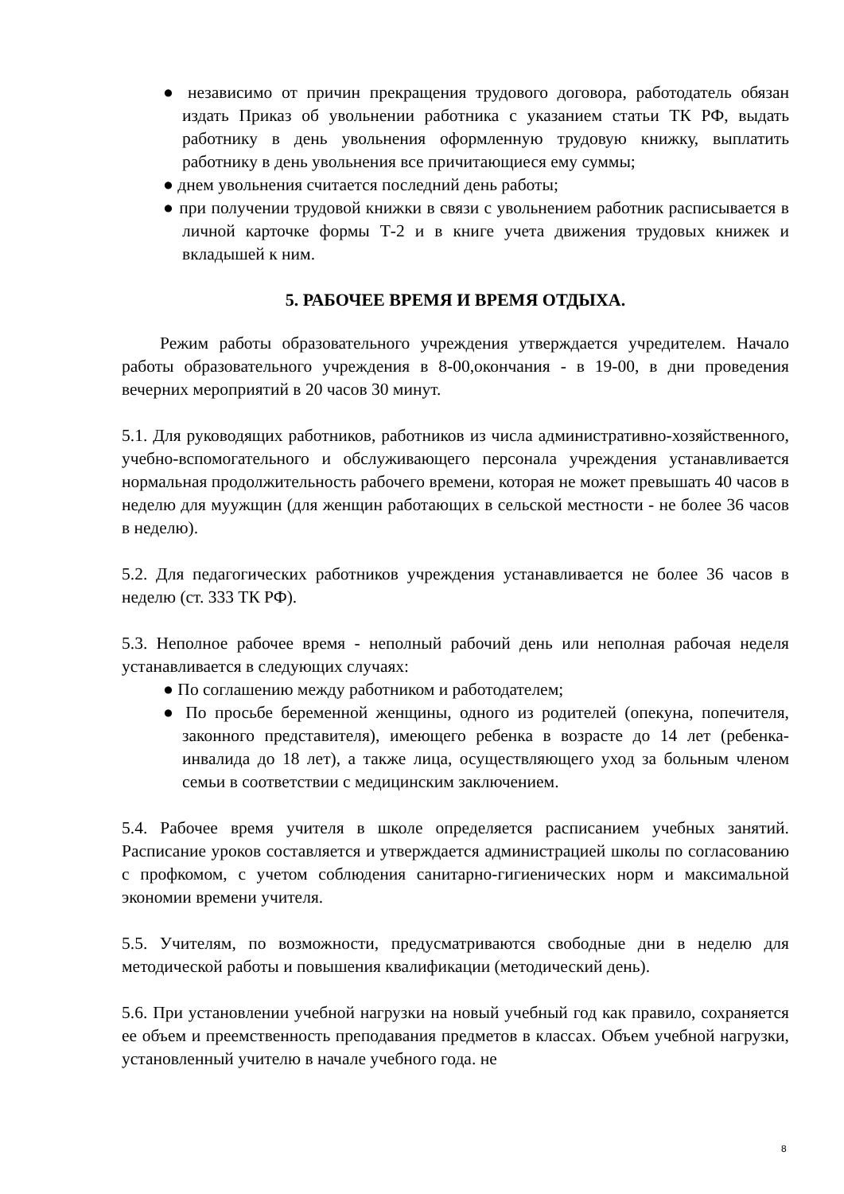● независимо от причин прекращения трудового договора, работодатель обязан издать Приказ об увольнении работника с указанием статьи ТК РФ, выдать работнику в день увольнения оформленную трудовую книжку, выплатить работнику в день увольнения все причитающиеся ему суммы;
● днем увольнения считается последний день работы;
● при получении трудовой книжки в связи с увольнением работник расписывается в личной карточке формы Т-2 и в книге учета движения трудовых книжек и вкладышей к ним.
5. РАБОЧЕЕ ВРЕМЯ И ВРЕМЯ ОТДЫХА.
Режим работы образовательного учреждения утверждается учредителем. Начало работы образовательного учреждения в 8-00,окончания - в 19-00, в дни проведения вечерних мероприятий в 20 часов 30 минут.
5.1. Для руководящих работников, работников из числа административно-хозяйственного, учебно-вспомогательного и обслуживающего персонала учреждения устанавливается нормальная продолжительность рабочего времени, которая не может превышать 40 часов в неделю для муужщин (для женщин работающих в сельской местности - не более 36 часов в неделю).
5.2. Для педагогических работников учреждения устанавливается не более 36 часов в неделю (ст. 333 ТК РФ).
5.3. Неполное рабочее время - неполный рабочий день или неполная рабочая неделя устанавливается в следующих случаях:
● По соглашению между работником и работодателем;
● По просьбе беременной женщины, одного из родителей (опекуна, попечителя, законного представителя), имеющего ребенка в возрасте до 14 лет (ребенка-инвалида до 18 лет), а также лица, осуществляющего уход за больным членом семьи в соответствии с медицинским заключением.
5.4. Рабочее время учителя в школе определяется расписанием учебных занятий. Расписание уроков составляется и утверждается администрацией школы по согласованию с профкомом, с учетом соблюдения санитарно-гигиенических норм и максимальной экономии времени учителя.
5.5. Учителям, по возможности, предусматриваются свободные дни в неделю для методической работы и повышения квалификации (методический день).
5.6. При установлении учебной нагрузки на новый учебный год как правило, сохраняется ее объем и преемственность преподавания предметов в классах. Объем учебной нагрузки, установленный учителю в начале учебного года. не
8